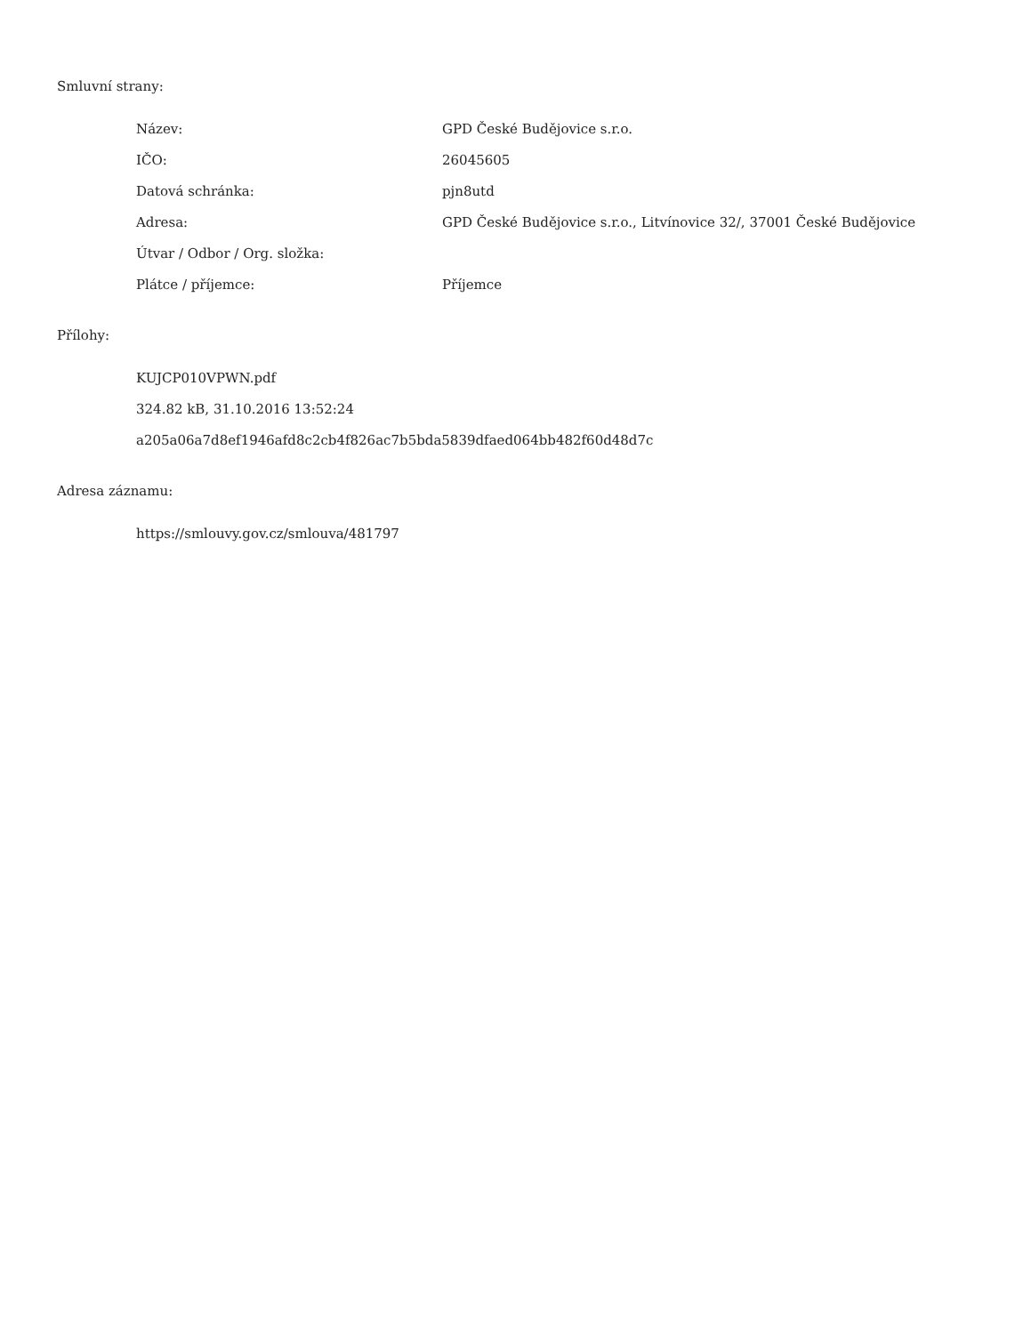Smluvní strany:
| Název: | GPD České Budějovice s.r.o. |
| IČO: | 26045605 |
| Datová schránka: | pjn8utd |
| Adresa: | GPD České Budějovice s.r.o., Litvínovice 32/, 37001 České Budějovice |
| Útvar / Odbor / Org. složka: | |
| Plátce / příjemce: | Příjemce |
Přílohy:
KUJCP010VPWN.pdf
324.82 kB, 31.10.2016 13:52:24
a205a06a7d8ef1946afd8c2cb4f826ac7b5bda5839dfaed064bb482f60d48d7c
Adresa záznamu:
https://smlouvy.gov.cz/smlouva/481797